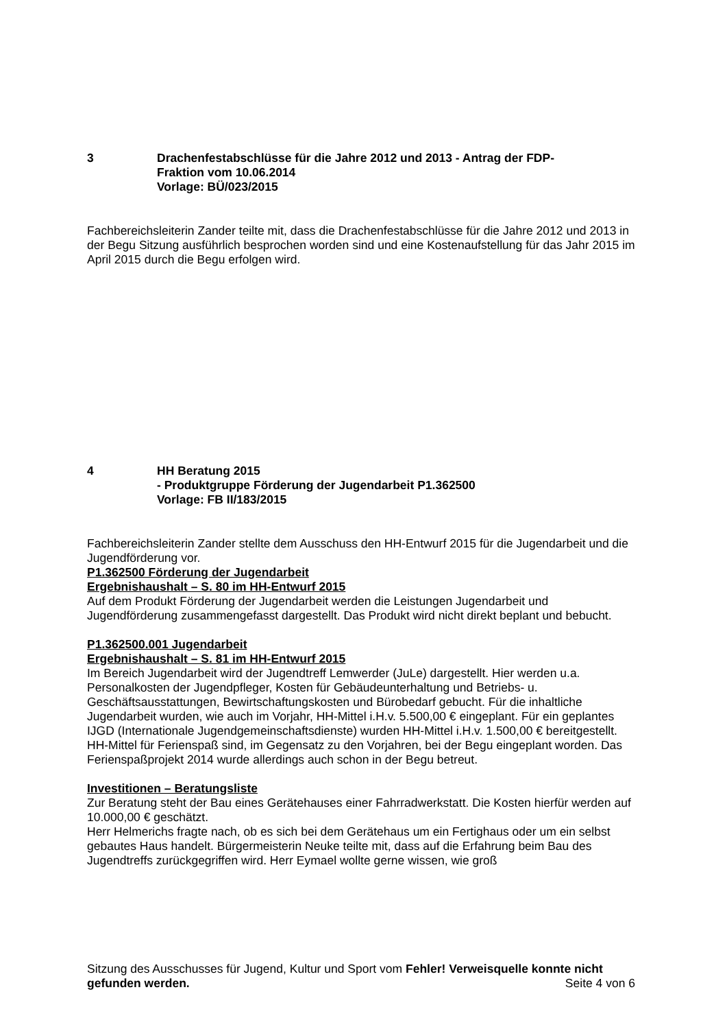3 Drachenfestabschlüsse für die Jahre 2012 und 2013 - Antrag der FDP-
Fraktion vom 10.06.2014
Vorlage: BÜ/023/2015
Fachbereichsleiterin Zander teilte mit, dass die Drachenfestabschlüsse für die Jahre 2012 und 2013 in der Begu Sitzung ausführlich besprochen worden sind und eine Kostenaufstellung für das Jahr 2015 im April 2015 durch die Begu erfolgen wird.
4 HH Beratung 2015
- Produktgruppe Förderung der Jugendarbeit P1.362500
Vorlage: FB II/183/2015
Fachbereichsleiterin Zander stellte dem Ausschuss den HH-Entwurf 2015 für die Jugendarbeit und die Jugendförderung vor.
P1.362500 Förderung der Jugendarbeit
Ergebnishaushalt – S. 80 im HH-Entwurf 2015
Auf dem Produkt Förderung der Jugendarbeit werden die Leistungen Jugendarbeit und Jugendförderung zusammengefasst dargestellt. Das Produkt wird nicht direkt beplant und bebucht.
P1.362500.001 Jugendarbeit
Ergebnishaushalt – S. 81 im HH-Entwurf 2015
Im Bereich Jugendarbeit wird der Jugendtreff Lemwerder (JuLe) dargestellt. Hier werden u.a. Personalkosten der Jugendpfleger, Kosten für Gebäudeunterhaltung und Betriebs- u. Geschäftsausstattungen, Bewirtschaftungskosten und Bürobedarf gebucht. Für die inhaltliche Jugendarbeit wurden, wie auch im Vorjahr, HH-Mittel i.H.v. 5.500,00 € eingeplant. Für ein geplantes IJGD (Internationale Jugendgemeinschaftsdienste) wurden HH-Mittel i.H.v. 1.500,00 € bereitgestellt. HH-Mittel für Ferienspaß sind, im Gegensatz zu den Vorjahren, bei der Begu eingeplant worden. Das Ferienspaßprojekt 2014 wurde allerdings auch schon in der Begu betreut.
Investitionen – Beratungsliste
Zur Beratung steht der Bau eines Gerätehauses einer Fahrradwerkstatt. Die Kosten hierfür werden auf 10.000,00 € geschätzt.
Herr Helmerichs fragte nach, ob es sich bei dem Gerätehaus um ein Fertighaus oder um ein selbst gebautes Haus handelt. Bürgermeisterin Neuke teilte mit, dass auf die Erfahrung beim Bau des Jugendtreffs zurückgegriffen wird. Herr Eymael wollte gerne wissen, wie groß
Sitzung des Ausschusses für Jugend, Kultur und Sport vom Fehler! Verweisquelle konnte nicht gefunden werden. Seite 4 von 6